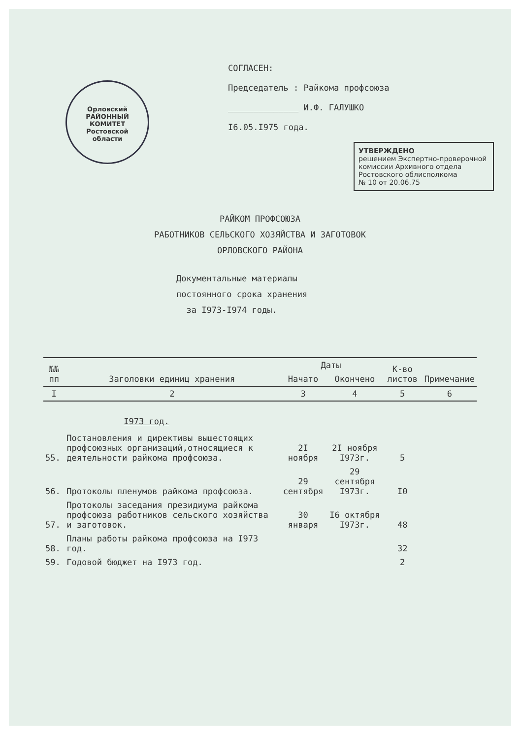Орловский
РАЙОННЫЙ
КОМИТЕТ
Ростовской
области
СОГЛАСЕН:
Председатель : Райкома профсоюза
______________ И.Ф. ГАЛУШКО
I6.05.I975 года.
УТВЕРЖДЕНО
решением Экспертно-проверочной комиссии Архивного отдела Ростовского облисполкома
№ 10 от 20.06.75
РАЙКОМ ПРОФСОЮЗА
РАБОТНИКОВ СЕЛЬСКОГО ХОЗЯЙСТВА И ЗАГОТОВОК
ОРЛОВСКОГО РАЙОНА
Документальные материалы
постоянного срока хранения
за I973-I974 годы.
| №№ пп | Заголовки единиц хранения | Даты | | К-во листов | Примечание |
| --- | --- | --- | --- | --- | --- |
| | | Начато | Окончено | | |
| I | 2 | 3 | 4 | 5 | 6 |
| | I973 год. | | | | |
| 55. | Постановления и директивы вышестоящих профсоюзных организаций,относящиеся к деятельности райкома профсоюза. | 2I ноября | 2I ноября I973г. | 5 | |
| 56. | Протоколы пленумов райкома профсоюза. | 29 сентября | 29 сентября I973г. | I0 | |
| 57. | Протоколы заседания президиума райкома профсоюза работников сельского хозяйства и заготовок. | 30 января | I6 октября I973г. | 48 | |
| 58. | Планы работы райкома профсоюза на I973 год. | | | 32 | |
| 59. | Годовой бюджет на I973 год. | | | 2 | |